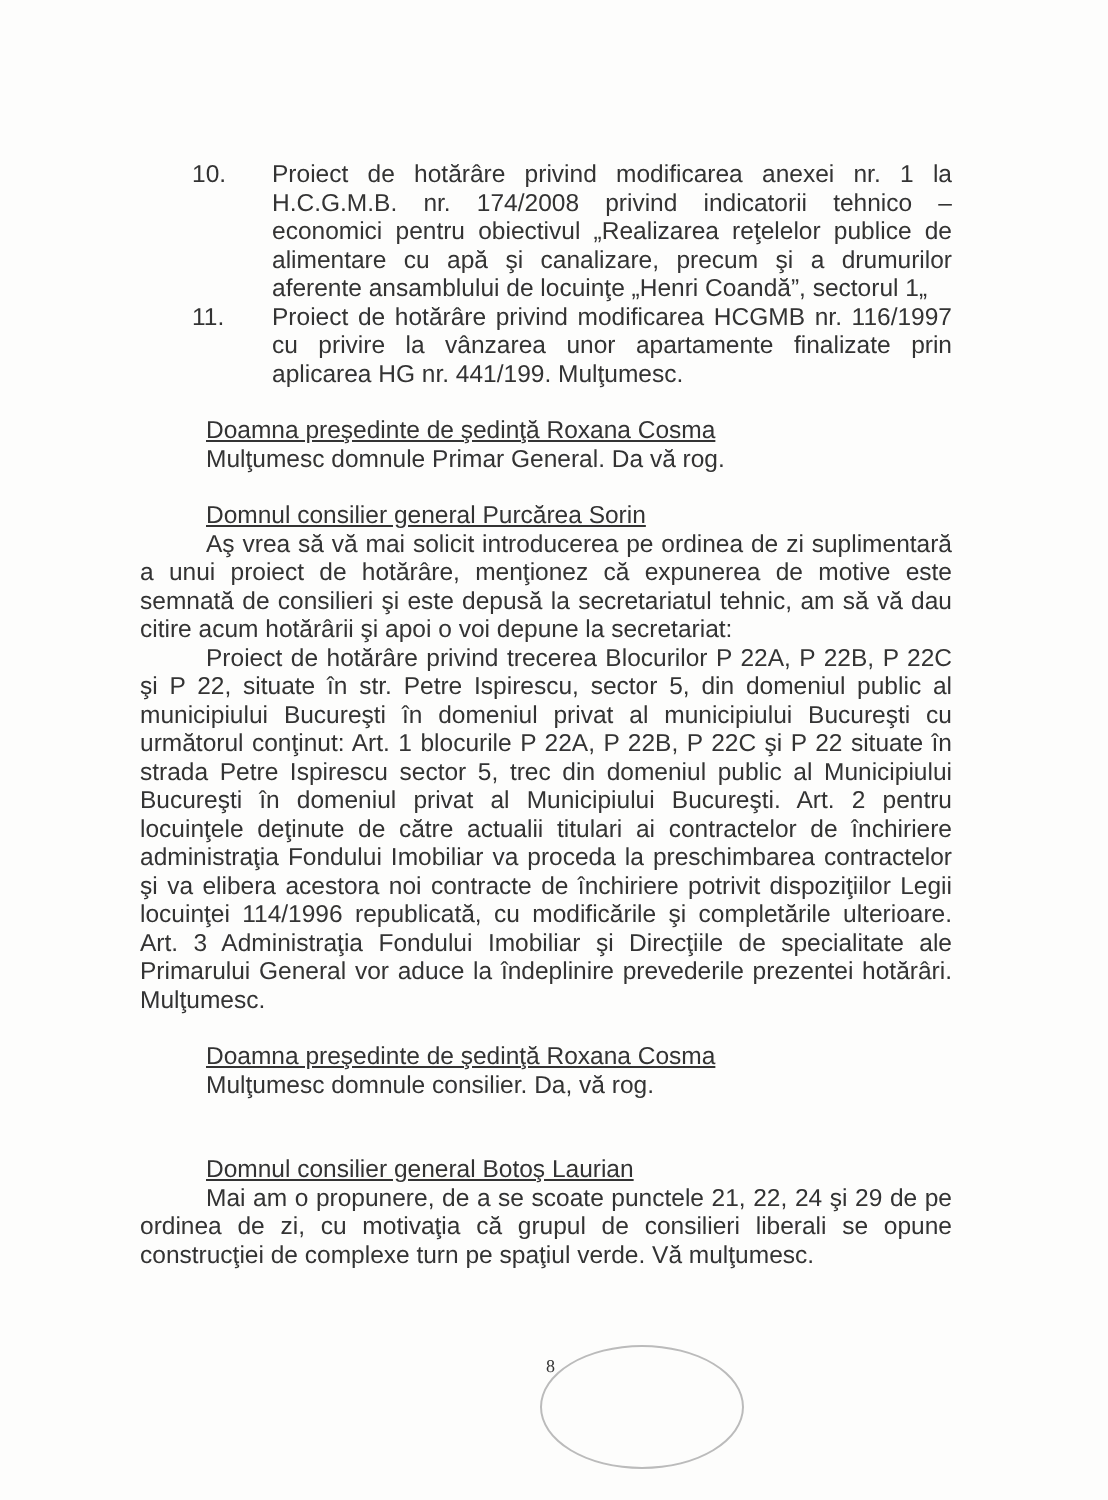10. Proiect de hotărâre privind modificarea anexei nr. 1 la H.C.G.M.B. nr. 174/2008 privind indicatorii tehnico – economici pentru obiectivul „Realizarea reţelelor publice de alimentare cu apă şi canalizare, precum şi a drumurilor aferente ansamblului de locuinţe „Henri Coandă”, sectorul 1„
11. Proiect de hotărâre privind modificarea HCGMB nr. 116/1997 cu privire la vânzarea unor apartamente finalizate prin aplicarea HG nr. 441/199. Mulţumesc.
Doamna preşedinte de şedinţă Roxana Cosma
Mulţumesc domnule Primar General. Da vă rog.
Domnul consilier general Purcărea Sorin
Aş vrea să vă mai solicit introducerea pe ordinea de zi suplimentară a unui proiect de hotărâre, menţionez că expunerea de motive este semnată de consilieri şi este depusă la secretariatul tehnic, am să vă dau citire acum hotărârii şi apoi o voi depune la secretariat:
Proiect de hotărâre privind trecerea Blocurilor P 22A, P 22B, P 22C şi P 22, situate în str. Petre Ispirescu, sector 5, din domeniul public al municipiului Bucureşti în domeniul privat al municipiului Bucureşti cu următorul conţinut: Art. 1 blocurile P 22A, P 22B, P 22C şi P 22 situate în strada Petre Ispirescu sector 5, trec din domeniul public al Municipiului Bucureşti în domeniul privat al Municipiului Bucureşti. Art. 2 pentru locuinţele deţinute de către actualii titulari ai contractelor de închiriere administraţia Fondului Imobiliar va proceda la preschimbarea contractelor şi va elibera acestora noi contracte de închiriere potrivit dispoziţiilor Legii locuinţei 114/1996 republicată, cu modificările şi completările ulterioare. Art. 3 Administraţia Fondului Imobiliar şi Direcţiile de specialitate ale Primarului General vor aduce la îndeplinire prevederile prezentei hotărâri. Mulţumesc.
Doamna preşedinte de şedinţă Roxana Cosma
Mulţumesc domnule consilier. Da, vă rog.
Domnul consilier general Botoş Laurian
Mai am o propunere, de a se scoate punctele 21, 22, 24 şi 29 de pe ordinea de zi, cu motivaţia că grupul de consilieri liberali se opune construcţiei de complexe turn pe spaţiul verde. Vă mulţumesc.
8